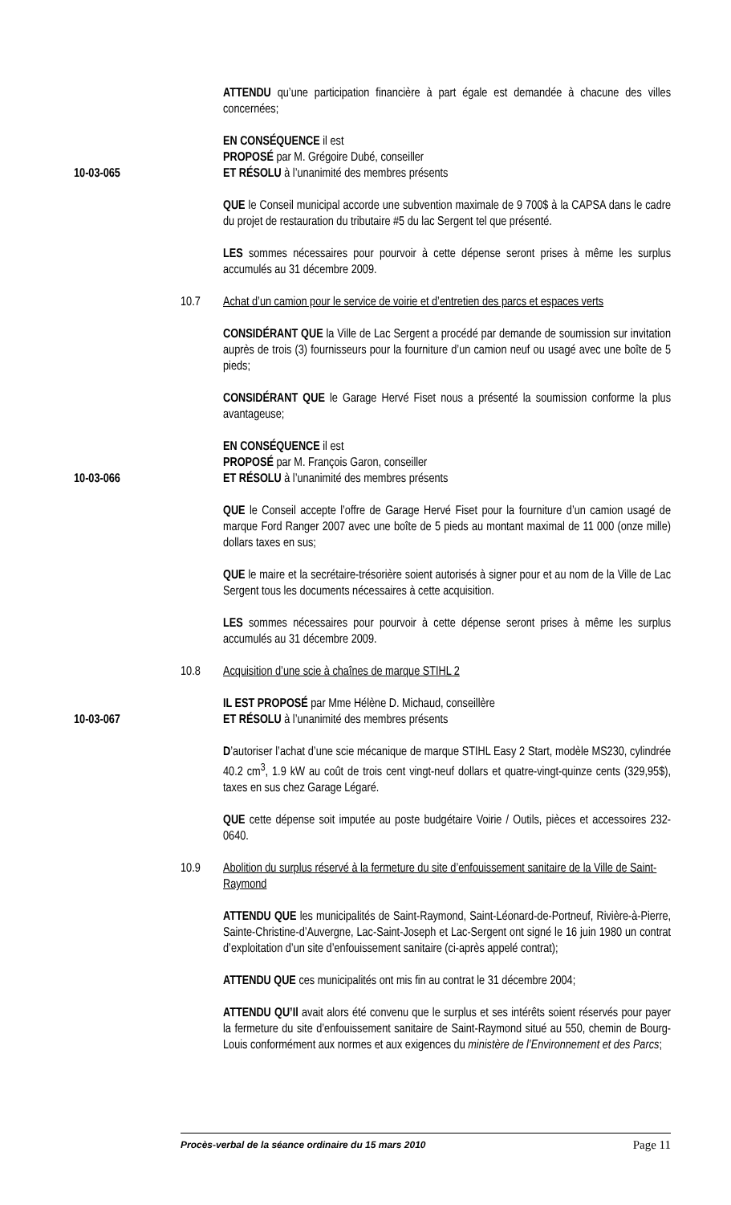ATTENDU qu’une participation financière à part égale est demandée à chacune des villes concernées;
EN CONSÉQUENCE il est
PROPOSÉ par M. Grégoire Dubé, conseiller
10-03-065 ET RÉSOLU à l’unanimité des membres présents
QUE le Conseil municipal accorde une subvention maximale de 9 700$ à la CAPSA dans le cadre du projet de restauration du tributaire #5 du lac Sergent tel que présenté.
LES sommes nécessaires pour pourvoir à cette dépense seront prises à même les surplus accumulés au 31 décembre 2009.
10.7 Achat d’un camion pour le service de voirie et d’entretien des parcs et espaces verts
CONSIDÉRANT QUE la Ville de Lac Sergent a procédé par demande de soumission sur invitation auprès de trois (3) fournisseurs pour la fourniture d’un camion neuf ou usagé avec une boîte de 5 pieds;
CONSIDÉRANT QUE le Garage Hervé Fiset nous a présenté la soumission conforme la plus avantageuse;
EN CONSÉQUENCE il est
PROPOSÉ par M. François Garon, conseiller
10-03-066 ET RÉSOLU à l’unanimité des membres présents
QUE le Conseil accepte l’offre de Garage Hervé Fiset pour la fourniture d’un camion usagé de marque Ford Ranger 2007 avec une boîte de 5 pieds au montant maximal de 11 000 (onze mille) dollars taxes en sus;
QUE le maire et la secrétaire-trésorière soient autorisés à signer pour et au nom de la Ville de Lac Sergent tous les documents nécessaires à cette acquisition.
LES sommes nécessaires pour pourvoir à cette dépense seront prises à même les surplus accumulés au 31 décembre 2009.
10.8 Acquisition d’une scie à chaînes de marque STIHL 2
IL EST PROPOSÉ par Mme Hélène D. Michaud, conseillère
10-03-067 ET RÉSOLU à l’unanimité des membres présents
D’autoriser l’achat d’une scie mécanique de marque STIHL Easy 2 Start, modèle MS230, cylindrée 40.2 cm<sup>3</sup>, 1.9 kW au coût de trois cent vingt-neuf dollars et quatre-vingt-quinze cents (329,95$), taxes en sus chez Garage Légaré.
QUE cette dépense soit imputée au poste budgétaire Voirie / Outils, pièces et accessoires 232-0640.
10.9 Abolition du surplus réservé à la fermeture du site d’enfouissement sanitaire de la Ville de Saint-Raymond
ATTENDU QUE les municipalités de Saint-Raymond, Saint-Léonard-de-Portneuf, Rivière-à-Pierre, Sainte-Christine-d’Auvergne, Lac-Saint-Joseph et Lac-Sergent ont signé le 16 juin 1980 un contrat d’exploitation d’un site d’enfouissement sanitaire (ci-après appelé contrat);
ATTENDU QUE ces municipalités ont mis fin au contrat le 31 décembre 2004;
ATTENDU QU’Il avait alors été convenu que le surplus et ses intérêts soient réservés pour payer la fermeture du site d’enfouissement sanitaire de Saint-Raymond situé au 550, chemin de Bourg-Louis conformément aux normes et aux exigences du ministère de l’Environnement et des Parcs;
Procès-verbal de la séance ordinaire du 15 mars 2010 Page 11